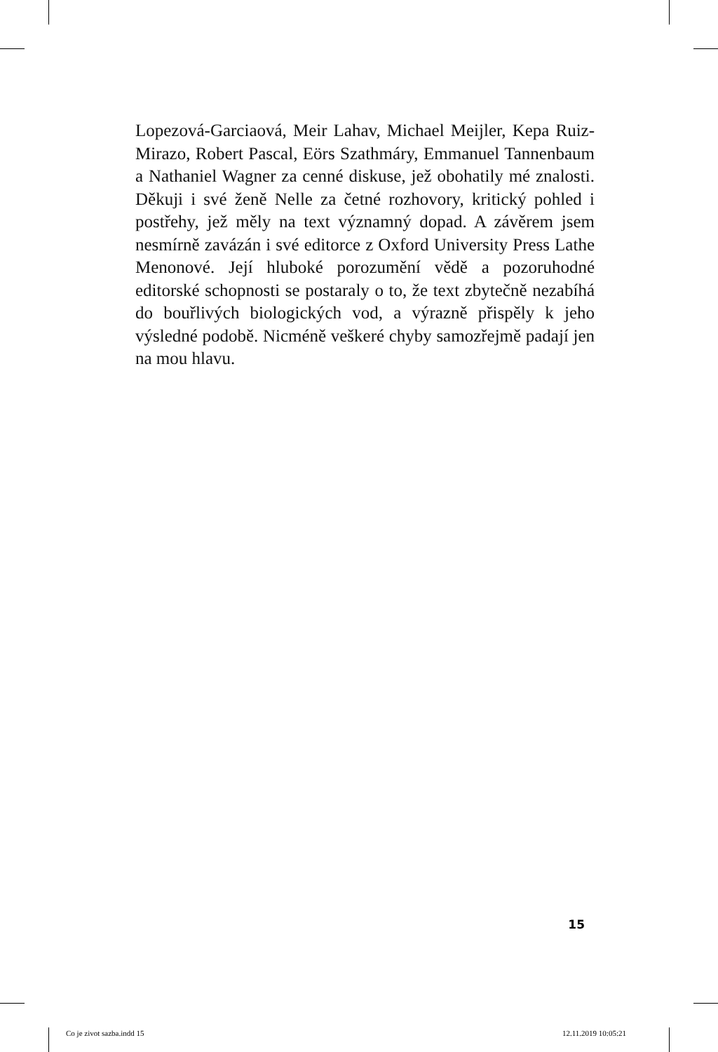Lopezová-Garciaová, Meir Lahav, Michael Meijler, Kepa Ruiz-Mirazo, Robert Pascal, Eörs Szathmáry, Emmanuel Tannenbaum a Nathaniel Wagner za cenné diskuse, jež obohatily mé znalosti. Děkuji i své ženě Nelle za četné rozhovory, kritický pohled i postřehy, jež měly na text významný dopad. A závěrem jsem nesmírně zavázán i své editorce z Oxford University Press Lathe Menonové. Její hluboké porozumění vědě a pozoruhodné editorské schopnosti se postaraly o to, že text zbytečně nezabíhá do bouřlivých biologických vod, a výrazně přispěly k jeho výsledné podobě. Nicméně veškeré chyby samozřejmě padají jen na mou hlavu.
15
Co je zivot sazba.indd 15 12.11.2019 10:05:21